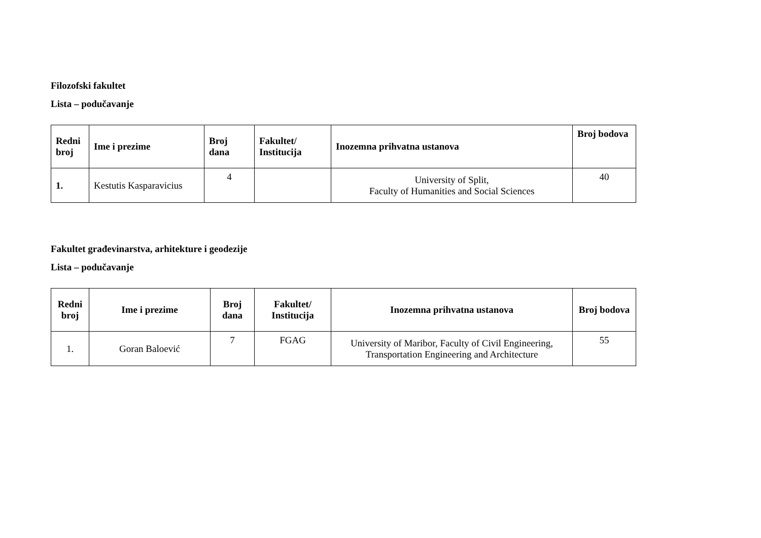Filozofski fakultet
Lista – podučavanje
| Redni broj | Ime i prezime | Broj dana | Fakultet/ Institucija | Inozemna prihvatna ustanova | Broj bodova |
| --- | --- | --- | --- | --- | --- |
| 1. | Kestutis Kasparavicius | 4 | | University of Split, Faculty of Humanities and Social Sciences | 40 |
Fakultet građevinarstva, arhitekture i geodezije
Lista – podučavanje
| Redni broj | Ime i prezime | Broj dana | Fakultet/ Institucija | Inozemna prihvatna ustanova | Broj bodova |
| --- | --- | --- | --- | --- | --- |
| 1. | Goran Baloević | 7 | FGAG | University of Maribor, Faculty of Civil Engineering, Transportation Engineering and Architecture | 55 |